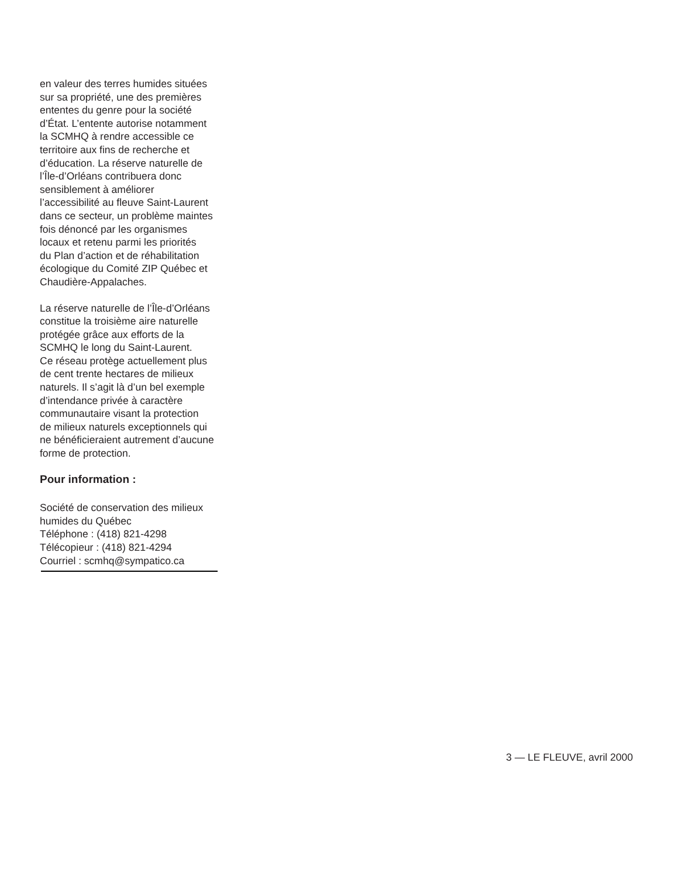en valeur des terres humides situées
sur sa propriété, une des premières
ententes du genre pour la société
d’État. L’entente autorise notamment
la SCMHQ à rendre accessible ce
territoire aux fins de recherche et
d’éducation. La réserve naturelle de
l’Île-d’Orléans contribuera donc
sensiblement à améliorer
l’accessibilité au fleuve Saint-Laurent
dans ce secteur, un problème maintes
fois dénoncé par les organismes
locaux et retenu parmi les priorités
du Plan d’action et de réhabilitation
écologique du Comité ZIP Québec et
Chaudière-Appalaches.
La réserve naturelle de l’Île-d’Orléans
constitue la troisième aire naturelle
protégée grâce aux efforts de la
SCMHQ le long du Saint-Laurent.
Ce réseau protège actuellement plus
de cent trente hectares de milieux
naturels. Il s’agit là d’un bel exemple
d’intendance privée à caractère
communautaire visant la protection
de milieux naturels exceptionnels qui
ne bénéficieraient autrement d’aucune
forme de protection.
Pour information :
Société de conservation des milieux
humides du Québec
Téléphone : (418) 821-4298
Télécopieur : (418) 821-4294
Courriel : scmhq@sympatico.ca
3 — LE FLEUVE, avril 2000